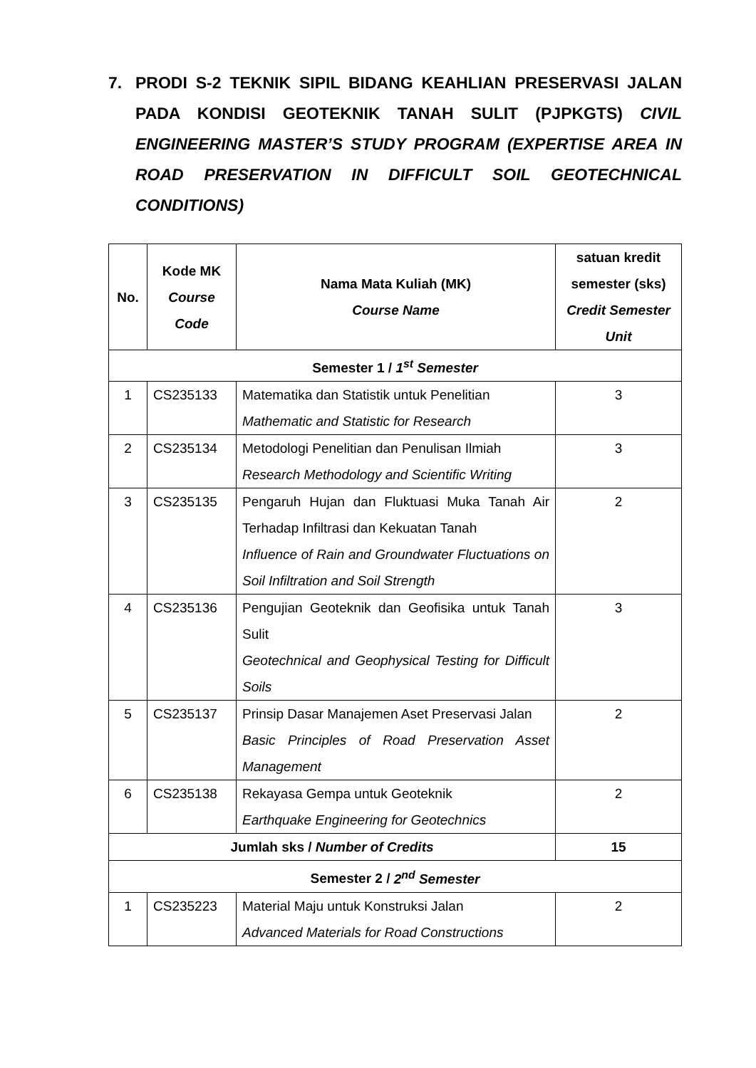7. PRODI S-2 TEKNIK SIPIL BIDANG KEAHLIAN PRESERVASI JALAN PADA KONDISI GEOTEKNIK TANAH SULIT (PJPKGTS) CIVIL ENGINEERING MASTER’S STUDY PROGRAM (EXPERTISE AREA IN ROAD PRESERVATION IN DIFFICULT SOIL GEOTECHNICAL CONDITIONS)
| No. | Kode MK Course Code | Nama Mata Kuliah (MK) Course Name | satuan kredit semester (sks) Credit Semester Unit |
| --- | --- | --- | --- |
| Semester 1 / 1<sup>st</sup> Semester | | | |
| 1 | CS235133 | Matematika dan Statistik untuk Penelitian Mathematic and Statistic for Research | 3 |
| 2 | CS235134 | Metodologi Penelitian dan Penulisan Ilmiah Research Methodology and Scientific Writing | 3 |
| 3 | CS235135 | Pengaruh Hujan dan Fluktuasi Muka Tanah Air Terhadap Infiltrasi dan Kekuatan Tanah Influence of Rain and Groundwater Fluctuations on Soil Infiltration and Soil Strength | 2 |
| 4 | CS235136 | Pengujian Geoteknik dan Geofisika untuk Tanah Sulit Geotechnical and Geophysical Testing for Difficult Soils | 3 |
| 5 | CS235137 | Prinsip Dasar Manajemen Aset Preservasi Jalan Basic Principles of Road Preservation Asset Management | 2 |
| 6 | CS235138 | Rekayasa Gempa untuk Geoteknik Earthquake Engineering for Geotechnics | 2 |
| Jumlah sks / Number of Credits | | | 15 |
| Semester 2 / 2<sup>nd</sup> Semester | | | |
| 1 | CS235223 | Material Maju untuk Konstruksi Jalan Advanced Materials for Road Constructions | 2 |